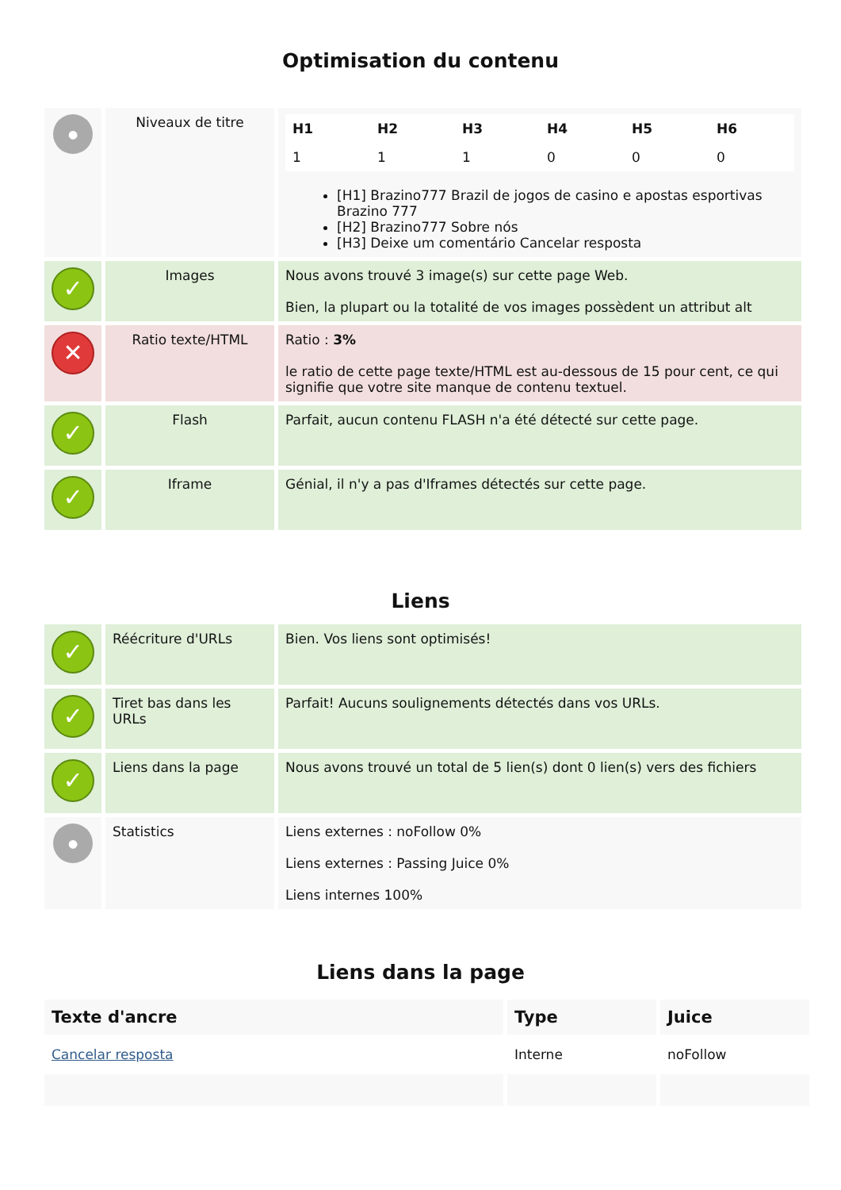Optimisation du contenu
| ● | Niveaux de titre | / H1 / H2 / H3 / H4 / H5 / H6 / / 1 / 1 / 1 / 0 / 0 / 0 / [H1] Brazino777 Brazil de jogos de casino e apostas esportivas Brazino 777 [H2] Brazino777 Sobre nós [H3] Deixe um comentário Cancelar resposta |
| ✓ | Images | Nous avons trouvé 3 image(s) sur cette page Web. Bien, la plupart ou la totalité de vos images possèdent un attribut alt |
| ✕ | Ratio texte/HTML | Ratio : 3% le ratio de cette page texte/HTML est au-dessous de 15 pour cent, ce qui signifie que votre site manque de contenu textuel. |
| ✓ | Flash | Parfait, aucun contenu FLASH n'a été détecté sur cette page. |
| ✓ | Iframe | Génial, il n'y a pas d'Iframes détectés sur cette page. |
Liens
| ✓ | Réécriture d'URLs | Bien. Vos liens sont optimisés! |
| ✓ | Tiret bas dans les URLs | Parfait! Aucuns soulignements détectés dans vos URLs. |
| ✓ | Liens dans la page | Nous avons trouvé un total de 5 lien(s) dont 0 lien(s) vers des fichiers |
| ● | Statistics | Liens externes : noFollow 0% Liens externes : Passing Juice 0% Liens internes 100% |
Liens dans la page
| Texte d'ancre | Type | Juice |
| --- | --- | --- |
| Cancelar resposta | Interne | noFollow |